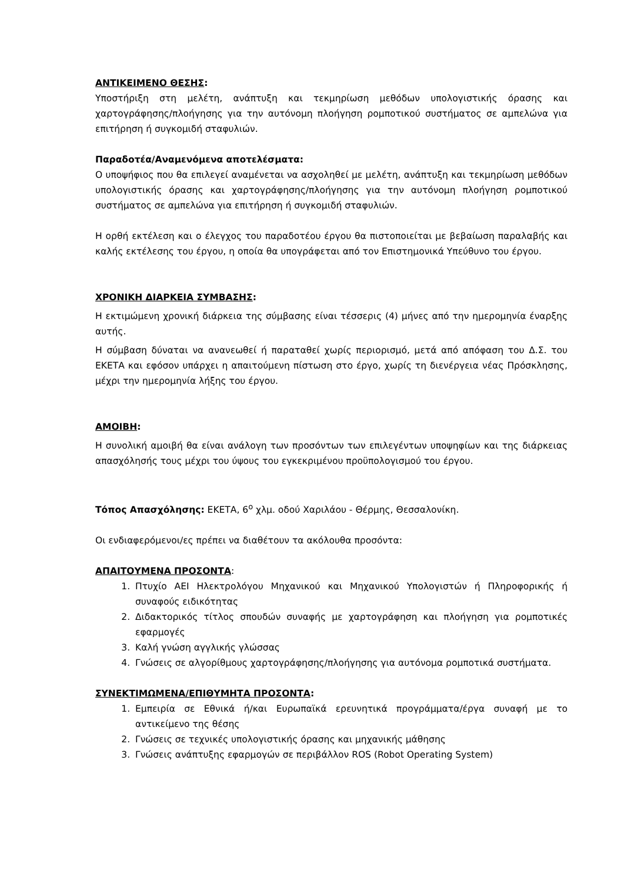ΑΝΤΙΚΕΙΜΕΝΟ ΘΕΣΗΣ:
Υποστήριξη στη μελέτη, ανάπτυξη και τεκμηρίωση μεθόδων υπολογιστικής όρασης και χαρτογράφησης/πλοήγησης για την αυτόνομη πλοήγηση ρομποτικού συστήματος σε αμπελώνα για επιτήρηση ή συγκομιδή σταφυλιών.
Παραδοτέα/Αναμενόμενα αποτελέσματα:
Ο υποψήφιος που θα επιλεγεί αναμένεται να ασχοληθεί με μελέτη, ανάπτυξη και τεκμηρίωση μεθόδων υπολογιστικής όρασης και χαρτογράφησης/πλοήγησης για την αυτόνομη πλοήγηση ρομποτικού συστήματος σε αμπελώνα για επιτήρηση ή συγκομιδή σταφυλιών.
Η ορθή εκτέλεση και ο έλεγχος του παραδοτέου έργου θα πιστοποιείται με βεβαίωση παραλαβής και καλής εκτέλεσης του έργου, η οποία θα υπογράφεται από τον Επιστημονικά Υπεύθυνο του έργου.
ΧΡΟΝΙΚΗ ΔΙΑΡΚΕΙΑ ΣΥΜΒΑΣΗΣ:
Η εκτιμώμενη χρονική διάρκεια της σύμβασης είναι τέσσερις (4) μήνες από την ημερομηνία έναρξης αυτής.
Η σύμβαση δύναται να ανανεωθεί ή παραταθεί χωρίς περιορισμό, μετά από απόφαση του Δ.Σ. του ΕΚΕΤΑ και εφόσον υπάρχει η απαιτούμενη πίστωση στο έργο, χωρίς τη διενέργεια νέας Πρόσκλησης, μέχρι την ημερομηνία λήξης του έργου.
ΑΜΟΙΒΗ:
Η συνολική αμοιβή θα είναι ανάλογη των προσόντων των επιλεγέντων υποψηφίων και της διάρκειας απασχόλησής τους μέχρι του ύψους του εγκεκριμένου προϋπολογισμού του έργου.
Τόπος Απασχόλησης: ΕΚΕΤΑ, 6<sup>ο</sup> χλμ. οδού Χαριλάου - Θέρμης, Θεσσαλονίκη.
Οι ενδιαφερόμενοι/ες πρέπει να διαθέτουν τα ακόλουθα προσόντα:
ΑΠΑΙΤΟΥΜΕΝΑ ΠΡΟΣΟΝΤΑ:
1. Πτυχίο ΑΕΙ Ηλεκτρολόγου Μηχανικού και Μηχανικού Υπολογιστών ή Πληροφορικής ή συναφούς ειδικότητας
2. Διδακτορικός τίτλος σπουδών συναφής με χαρτογράφηση και πλοήγηση για ρομποτικές εφαρμογές
3. Καλή γνώση αγγλικής γλώσσας
4. Γνώσεις σε αλγορίθμους χαρτογράφησης/πλοήγησης για αυτόνομα ρομποτικά συστήματα.
ΣΥΝΕΚΤΙΜΩΜΕΝΑ/ΕΠΙΘΥΜΗΤΑ ΠΡΟΣΟΝΤΑ:
1. Εμπειρία σε Εθνικά ή/και Ευρωπαϊκά ερευνητικά προγράμματα/έργα συναφή με το αντικείμενο της θέσης
2. Γνώσεις σε τεχνικές υπολογιστικής όρασης και μηχανικής μάθησης
3. Γνώσεις ανάπτυξης εφαρμογών σε περιβάλλον ROS (Robot Operating System)